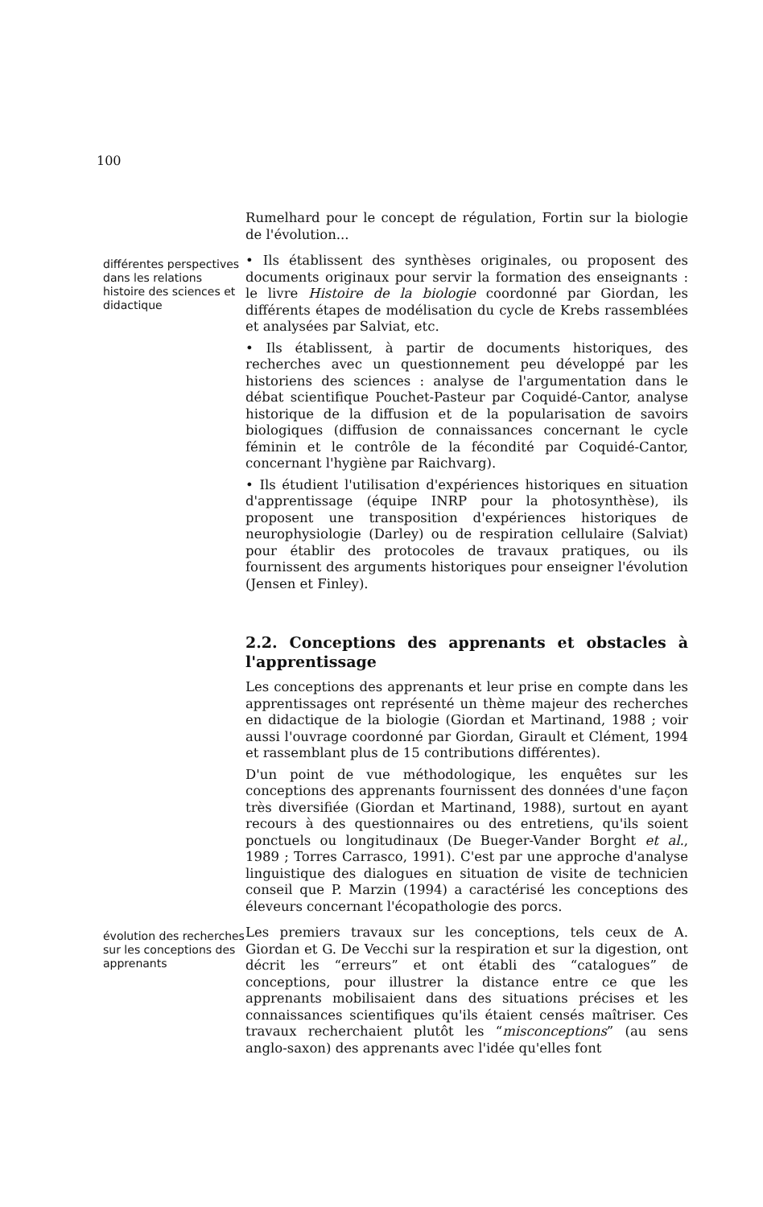100
Rumelhard pour le concept de régulation, Fortin sur la biologie de l'évolution...
différentes perspectives dans les relations histoire des sciences et didactique
• Ils établissent des synthèses originales, ou proposent des documents originaux pour servir la formation des enseignants : le livre Histoire de la biologie coordonné par Giordan, les différents étapes de modélisation du cycle de Krebs rassemblées et analysées par Salviat, etc.
• Ils établissent, à partir de documents historiques, des recherches avec un questionnement peu développé par les historiens des sciences : analyse de l'argumentation dans le débat scientifique Pouchet-Pasteur par Coquidé-Cantor, analyse historique de la diffusion et de la popularisation de savoirs biologiques (diffusion de connaissances concernant le cycle féminin et le contrôle de la fécondité par Coquidé-Cantor, concernant l'hygiène par Raichvarg).
• Ils étudient l'utilisation d'expériences historiques en situation d'apprentissage (équipe INRP pour la photosynthèse), ils proposent une transposition d'expériences historiques de neurophysiologie (Darley) ou de respiration cellulaire (Salviat) pour établir des protocoles de travaux pratiques, ou ils fournissent des arguments historiques pour enseigner l'évolution (Jensen et Finley).
2.2. Conceptions des apprenants et obstacles à l'apprentissage
Les conceptions des apprenants et leur prise en compte dans les apprentissages ont représenté un thème majeur des recherches en didactique de la biologie (Giordan et Martinand, 1988 ; voir aussi l'ouvrage coordonné par Giordan, Girault et Clément, 1994 et rassemblant plus de 15 contributions différentes).
D'un point de vue méthodologique, les enquêtes sur les conceptions des apprenants fournissent des données d'une façon très diversifiée (Giordan et Martinand, 1988), surtout en ayant recours à des questionnaires ou des entretiens, qu'ils soient ponctuels ou longitudinaux (De Bueger-Vander Borght et al., 1989 ; Torres Carrasco, 1991). C'est par une approche d'analyse linguistique des dialogues en situation de visite de technicien conseil que P. Marzin (1994) a caractérisé les conceptions des éleveurs concernant l'écopathologie des porcs.
évolution des recherches sur les conceptions des apprenants
Les premiers travaux sur les conceptions, tels ceux de A. Giordan et G. De Vecchi sur la respiration et sur la digestion, ont décrit les “erreurs” et ont établi des “catalogues” de conceptions, pour illustrer la distance entre ce que les apprenants mobilisaient dans des situations précises et les connaissances scientifiques qu'ils étaient censés maîtriser. Ces travaux recherchaient plutôt les “misconceptions” (au sens anglo-saxon) des apprenants avec l'idée qu'elles font